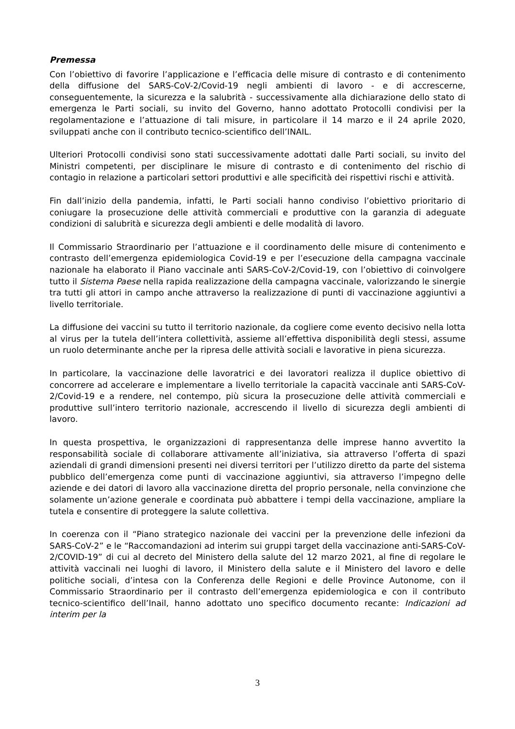Premessa
Con l’obiettivo di favorire l’applicazione e l’efficacia delle misure di contrasto e di contenimento della diffusione del SARS-CoV-2/Covid-19 negli ambienti di lavoro - e di accrescerne, conseguentemente, la sicurezza e la salubrità - successivamente alla dichiarazione dello stato di emergenza le Parti sociali, su invito del Governo, hanno adottato Protocolli condivisi per la regolamentazione e l’attuazione di tali misure, in particolare il 14 marzo e il 24 aprile 2020, sviluppati anche con il contributo tecnico-scientifico dell’INAIL.
Ulteriori Protocolli condivisi sono stati successivamente adottati dalle Parti sociali, su invito del Ministri competenti, per disciplinare le misure di contrasto e di contenimento del rischio di contagio in relazione a particolari settori produttivi e alle specificità dei rispettivi rischi e attività.
Fin dall’inizio della pandemia, infatti, le Parti sociali hanno condiviso l’obiettivo prioritario di coniugare la prosecuzione delle attività commerciali e produttive con la garanzia di adeguate condizioni di salubrità e sicurezza degli ambienti e delle modalità di lavoro.
Il Commissario Straordinario per l’attuazione e il coordinamento delle misure di contenimento e contrasto dell’emergenza epidemiologica Covid-19 e per l’esecuzione della campagna vaccinale nazionale ha elaborato il Piano vaccinale anti SARS-CoV-2/Covid-19, con l’obiettivo di coinvolgere tutto il Sistema Paese nella rapida realizzazione della campagna vaccinale, valorizzando le sinergie tra tutti gli attori in campo anche attraverso la realizzazione di punti di vaccinazione aggiuntivi a livello territoriale.
La diffusione dei vaccini su tutto il territorio nazionale, da cogliere come evento decisivo nella lotta al virus per la tutela dell’intera collettività, assieme all’effettiva disponibilità degli stessi, assume un ruolo determinante anche per la ripresa delle attività sociali e lavorative in piena sicurezza.
In particolare, la vaccinazione delle lavoratrici e dei lavoratori realizza il duplice obiettivo di concorrere ad accelerare e implementare a livello territoriale la capacità vaccinale anti SARS-CoV-2/Covid-19 e a rendere, nel contempo, più sicura la prosecuzione delle attività commerciali e produttive sull’intero territorio nazionale, accrescendo il livello di sicurezza degli ambienti di lavoro.
In questa prospettiva, le organizzazioni di rappresentanza delle imprese hanno avvertito la responsabilità sociale di collaborare attivamente all’iniziativa, sia attraverso l’offerta di spazi aziendali di grandi dimensioni presenti nei diversi territori per l’utilizzo diretto da parte del sistema pubblico dell’emergenza come punti di vaccinazione aggiuntivi, sia attraverso l’impegno delle aziende e dei datori di lavoro alla vaccinazione diretta del proprio personale, nella convinzione che solamente un’azione generale e coordinata può abbattere i tempi della vaccinazione, ampliare la tutela e consentire di proteggere la salute collettiva.
In coerenza con il “Piano strategico nazionale dei vaccini per la prevenzione delle infezioni da SARS-CoV-2” e le “Raccomandazioni ad interim sui gruppi target della vaccinazione anti-SARS-CoV-2/COVID-19” di cui al decreto del Ministero della salute del 12 marzo 2021, al fine di regolare le attività vaccinali nei luoghi di lavoro, il Ministero della salute e il Ministero del lavoro e delle politiche sociali, d’intesa con la Conferenza delle Regioni e delle Province Autonome, con il Commissario Straordinario per il contrasto dell’emergenza epidemiologica e con il contributo tecnico-scientifico dell’Inail, hanno adottato uno specifico documento recante: Indicazioni ad interim per la
3